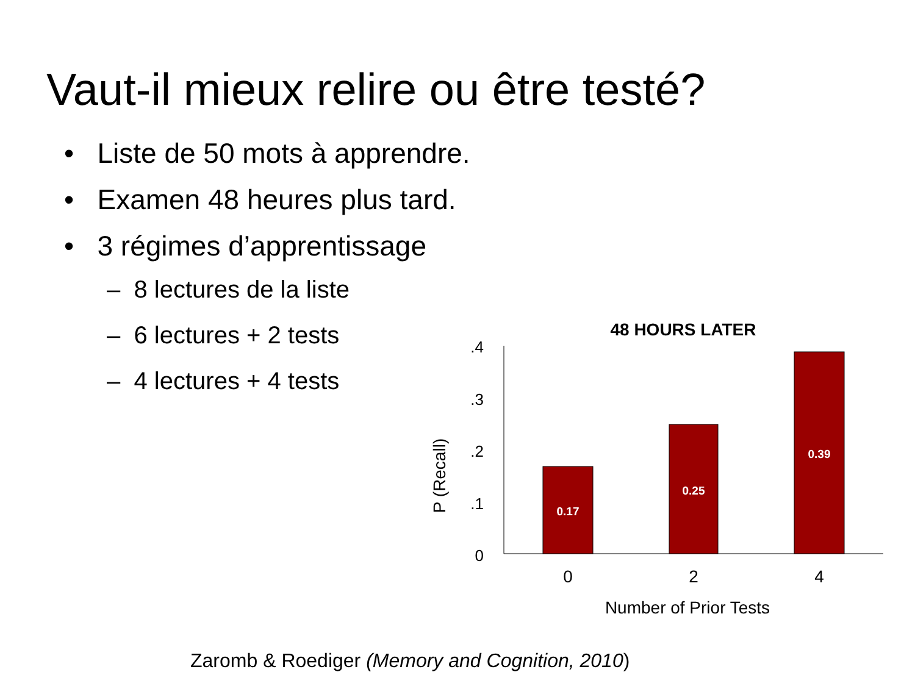Vaut-il mieux relire ou être testé?
• Liste de 50 mots à apprendre.
• Examen 48 heures plus tard.
• 3 régimes d’apprentissage
– 8 lectures de la liste
– 6 lectures + 2 tests
– 4 lectures + 4 tests
48 HOURS LATER
.4
.3
.2
.1
0
P (Recall)
0.17
0.25
0.39
0
2
4
Number of Prior Tests
Zaromb & Roediger (Memory and Cognition, 2010)